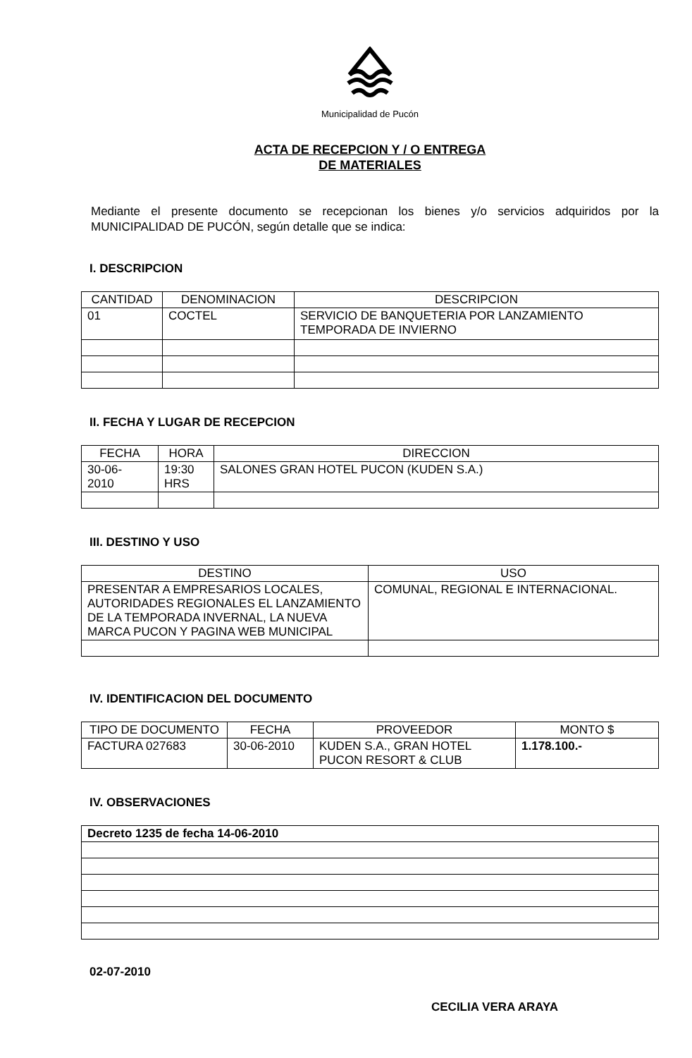Municipalidad de Pucón
ACTA DE RECEPCION Y / O ENTREGA
DE MATERIALES
Mediante el presente documento se recepcionan los bienes y/o servicios adquiridos por la MUNICIPALIDAD DE PUCÓN, según detalle que se indica:
I. DESCRIPCION
| CANTIDAD | DENOMINACION | DESCRIPCION |
| --- | --- | --- |
| 01 | COCTEL | SERVICIO DE BANQUETERIA POR LANZAMIENTO TEMPORADA DE INVIERNO |
II. FECHA Y LUGAR DE RECEPCION
| FECHA | HORA | DIRECCION |
| --- | --- | --- |
| 30-06- 2010 | 19:30 HRS | SALONES GRAN HOTEL PUCON (KUDEN S.A.) |
III. DESTINO Y USO
| DESTINO | USO |
| --- | --- |
| PRESENTAR A EMPRESARIOS LOCALES, AUTORIDADES REGIONALES EL LANZAMIENTO DE LA TEMPORADA INVERNAL, LA NUEVA MARCA PUCON Y PAGINA WEB MUNICIPAL | COMUNAL, REGIONAL E INTERNACIONAL. |
IV. IDENTIFICACION DEL DOCUMENTO
| TIPO DE DOCUMENTO | FECHA | PROVEEDOR | MONTO $ |
| --- | --- | --- | --- |
| FACTURA 027683 | 30-06-2010 | KUDEN S.A., GRAN HOTEL PUCON RESORT & CLUB | 1.178.100.- |
IV. OBSERVACIONES
| Decreto 1235 de fecha 14-06-2010 |
02-07-2010
CECILIA VERA ARAYA